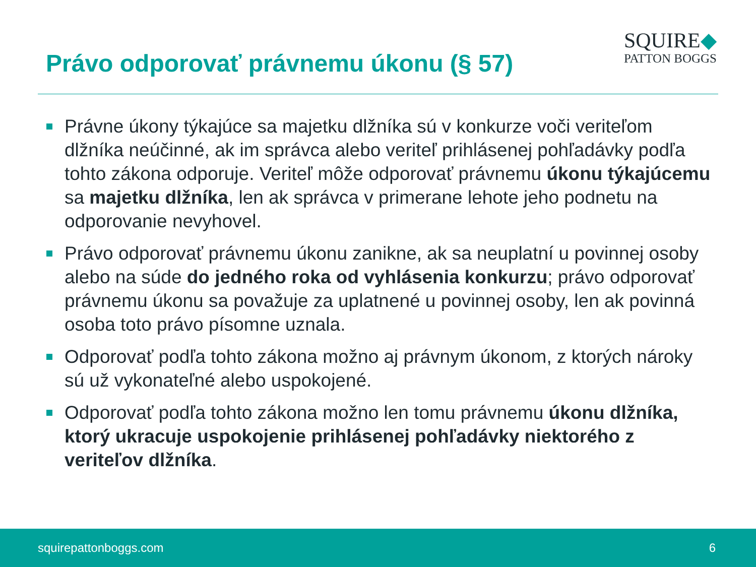Právo odporovať právnemu úkonu (§ 57)
SQUIRE◆
PATTON BOGGS
Právne úkony týkajúce sa majetku dlžníka sú v konkurze voči veriteľom dlžníka neúčinné, ak im správca alebo veriteľ prihlásenej pohľadávky podľa tohto zákona odporuje. Veriteľ môže odporovať právnemu úkonu týkajúcemu sa majetku dlžníka, len ak správca v primerane lehote jeho podnetu na odporovanie nevyhovel.
Právo odporovať právnemu úkonu zanikne, ak sa neuplatní u povinnej osoby alebo na súde do jedného roka od vyhlásenia konkurzu; právo odporovať právnemu úkonu sa považuje za uplatnené u povinnej osoby, len ak povinná osoba toto právo písomne uznala.
Odporovať podľa tohto zákona možno aj právnym úkonom, z ktorých nároky sú už vykonateľné alebo uspokojené.
Odporovať podľa tohto zákona možno len tomu právnemu úkonu dlžníka, ktorý ukracuje uspokojenie prihlásenej pohľadávky niektorého z veriteľov dlžníka.
squirepattonboggs.com 6